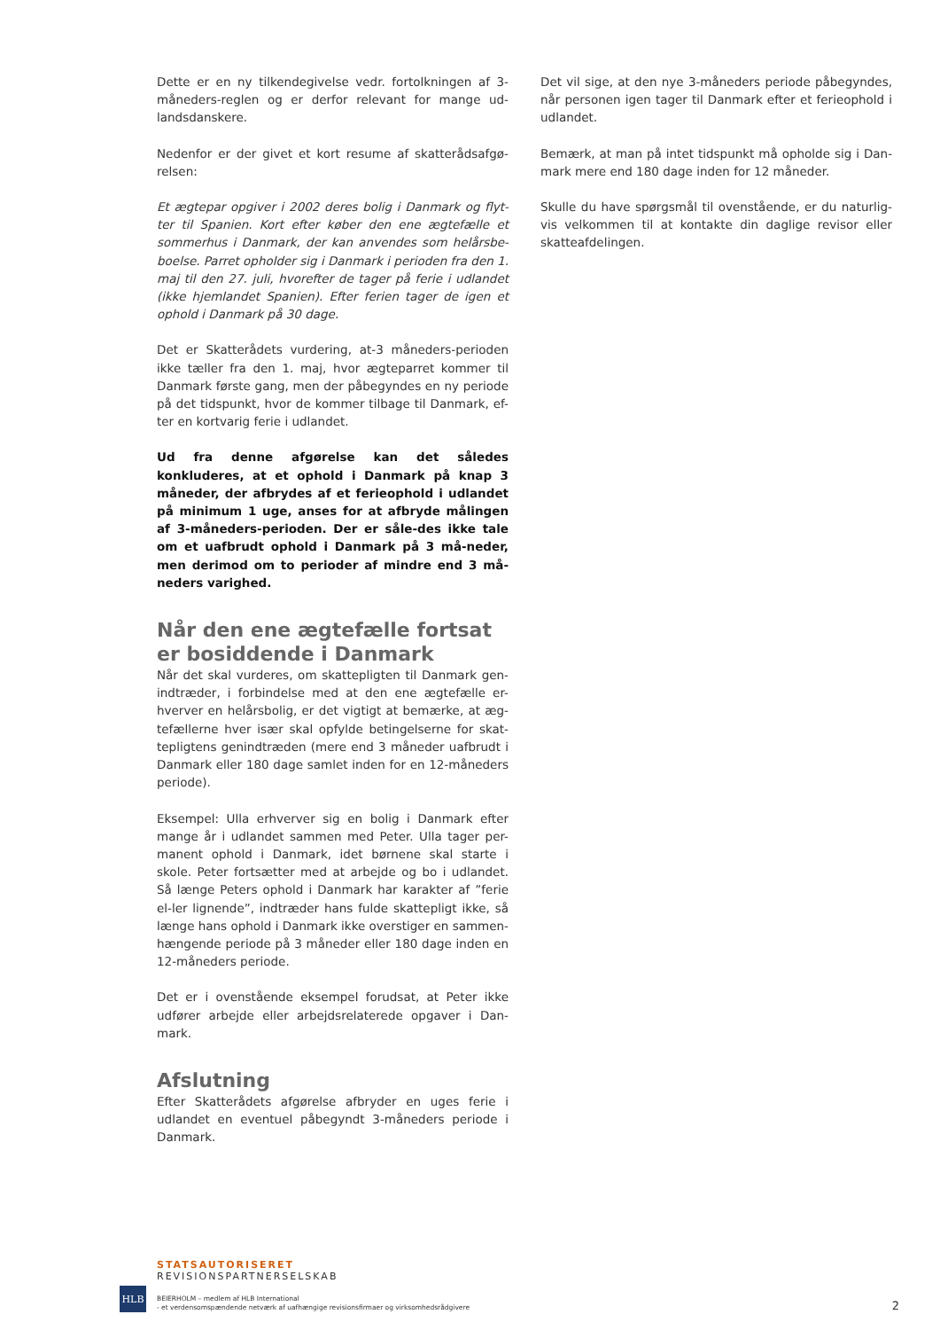Dette er en ny tilkendegivelse vedr. fortolkningen af 3-måneders-reglen og er derfor relevant for mange ud-landsdanskere.
Nedenfor er der givet et kort resume af skatterådsafgø-relsen:
Et ægtepar opgiver i 2002 deres bolig i Danmark og flyt-ter til Spanien. Kort efter køber den ene ægtefælle et sommerhus i Danmark, der kan anvendes som helårsbe-boelse. Parret opholder sig i Danmark i perioden fra den 1. maj til den 27. juli, hvorefter de tager på ferie i udlandet (ikke hjemlandet Spanien). Efter ferien tager de igen et ophold i Danmark på 30 dage.
Det er Skatterådets vurdering, at-3 måneders-perioden ikke tæller fra den 1. maj, hvor ægteparret kommer til Danmark første gang, men der påbegyndes en ny periode på det tidspunkt, hvor de kommer tilbage til Danmark, ef-ter en kortvarig ferie i udlandet.
Ud fra denne afgørelse kan det således konkluderes, at et ophold i Danmark på knap 3 måneder, der afbrydes af et ferieophold i udlandet på minimum 1 uge, anses for at afbryde målingen af 3-måneders-perioden. Der er såle-des ikke tale om et uafbrudt ophold i Danmark på 3 må-neder, men derimod om to perioder af mindre end 3 må-neders varighed.
Når den ene ægtefælle fortsat er bosiddende i Danmark
Når det skal vurderes, om skattepligten til Danmark gen-indtræder, i forbindelse med at den ene ægtefælle er-hverver en helårsbolig, er det vigtigt at bemærke, at æg-tefællerne hver især skal opfylde betingelserne for skat-tepligtens genindtræden (mere end 3 måneder uafbrudt i Danmark eller 180 dage samlet inden for en 12-måneders periode).
Eksempel: Ulla erhverver sig en bolig i Danmark efter mange år i udlandet sammen med Peter. Ulla tager per-manent ophold i Danmark, idet børnene skal starte i skole. Peter fortsætter med at arbejde og bo i udlandet. Så længe Peters ophold i Danmark har karakter af ”ferie el-ler lignende”, indtræder hans fulde skattepligt ikke, så længe hans ophold i Danmark ikke overstiger en sammen-hængende periode på 3 måneder eller 180 dage inden en 12-måneders periode.
Det er i ovenstående eksempel forudsat, at Peter ikke udfører arbejde eller arbejdsrelaterede opgaver i Dan-mark.
Afslutning
Efter Skatterådets afgørelse afbryder en uges ferie i udlandet en eventuel påbegyndt 3-måneders periode i Danmark.
Det vil sige, at den nye 3-måneders periode påbegyndes, når personen igen tager til Danmark efter et ferieophold i udlandet.
Bemærk, at man på intet tidspunkt må opholde sig i Dan-mark mere end 180 dage inden for 12 måneder.
Skulle du have spørgsmål til ovenstående, er du naturlig-vis velkommen til at kontakte din daglige revisor eller skatteafdelingen.
HLB
STATSAUTORISERET
REVISIONSPARTNERSELSKAB
BEIERHOLM – medlem af HLB International
- et verdensomspændende netværk af uafhængige revisionsfirmaer og virksomhedsrådgivere
2